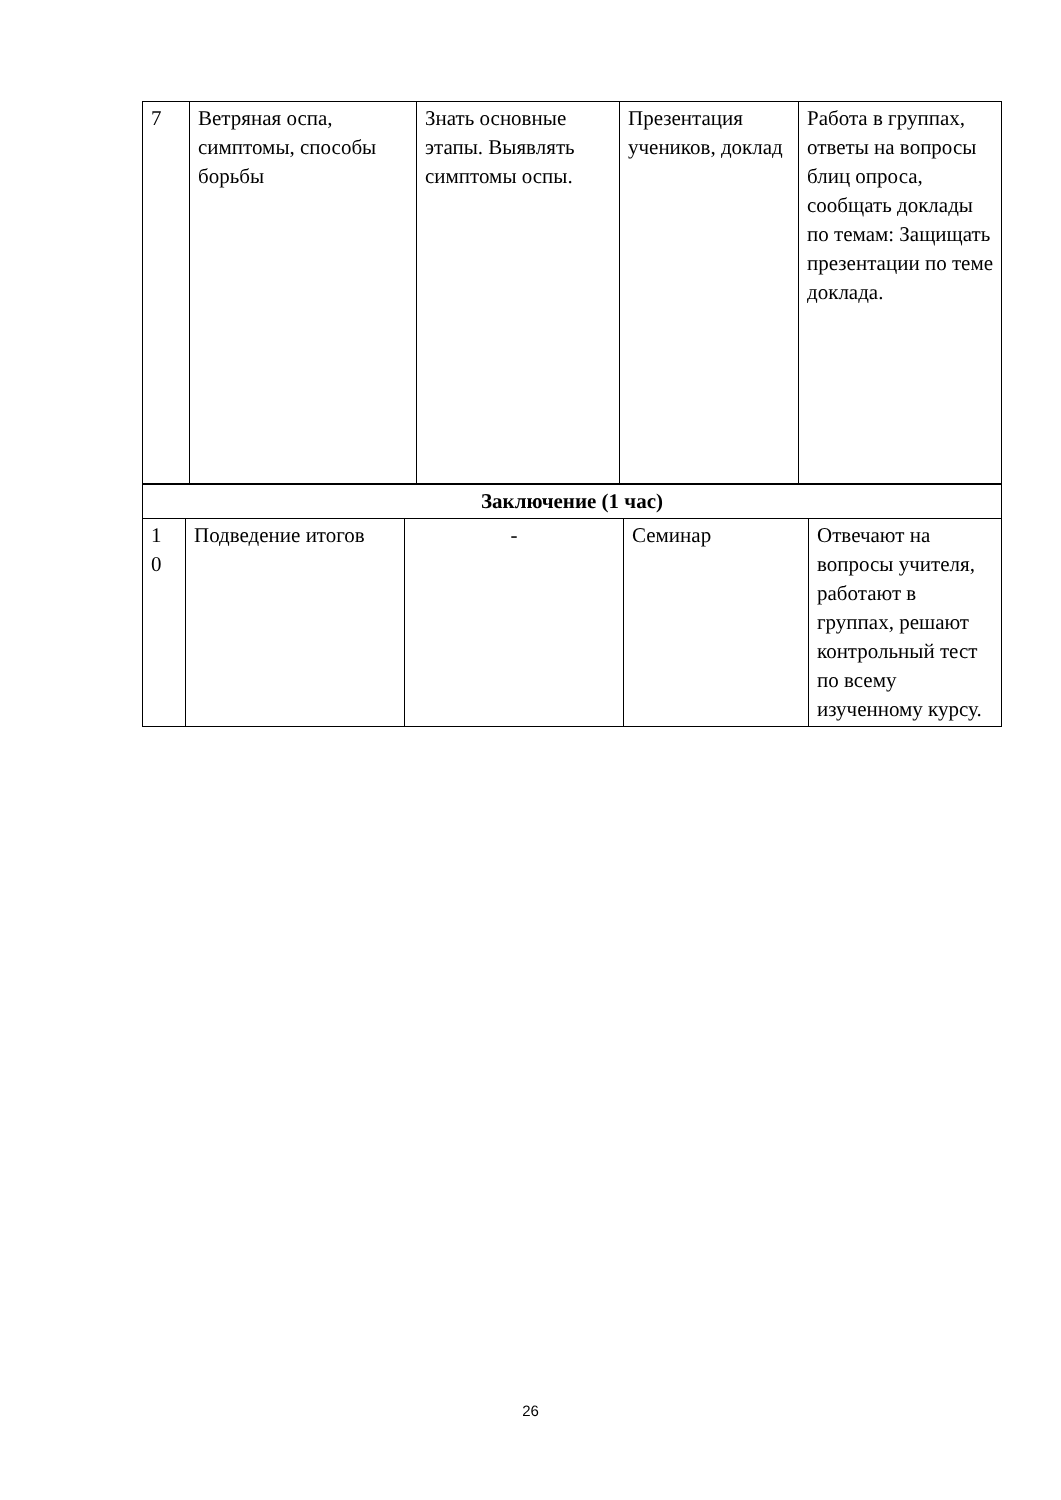| 7 | Ветряная оспа, симптомы, способы борьбы | Знать основные этапы. Выявлять симптомы оспы. | Презентация учеников, доклад | Работа в группах, ответы на вопросы блиц опроса, сообщать доклады по темам: Защищать презентации по теме доклада. |
| Заключение (1 час) | | | | |
| 1 0 | Подведение итогов | - | Семинар | Отвечают на вопросы учителя, работают в группах, решают контрольный тест по всему изученному курсу. |
26